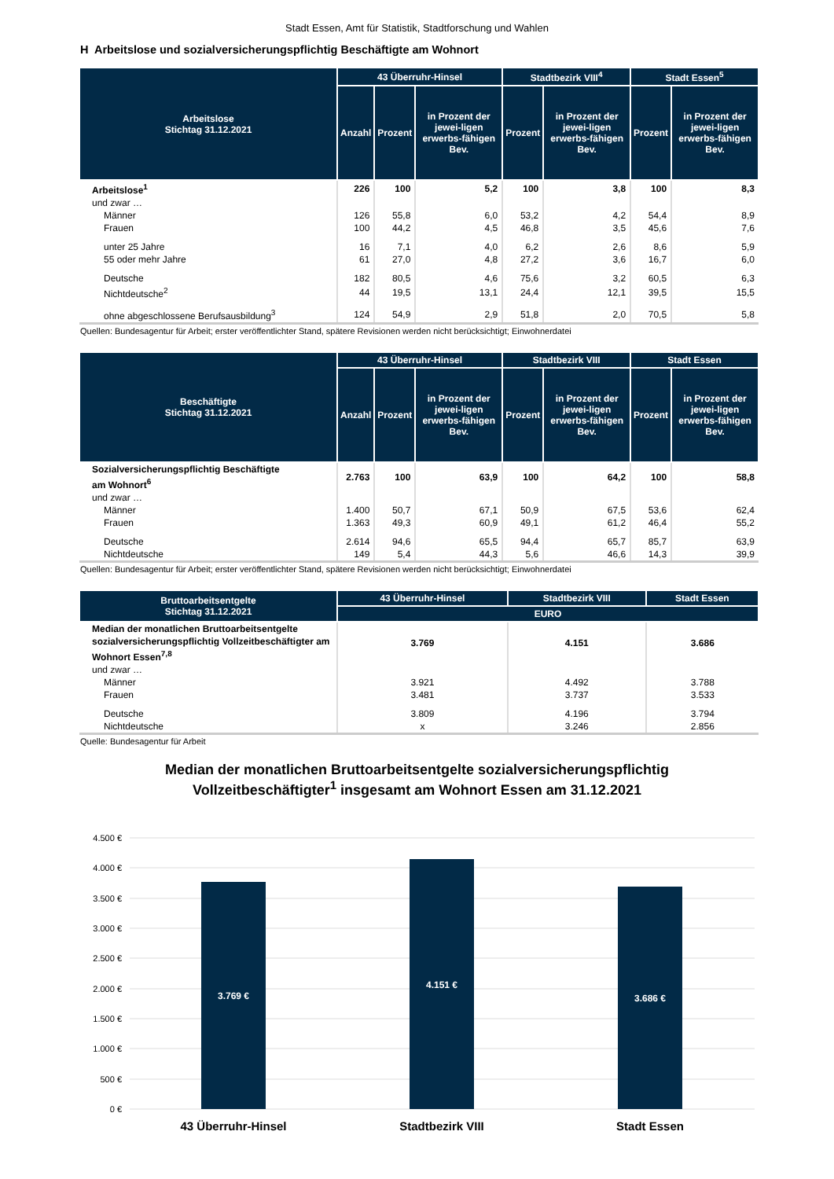Stadt Essen, Amt für Statistik, Stadtforschung und Wahlen
H Arbeitslose und sozialversicherungspflichtig Beschäftigte am Wohnort
| Arbeitslose Stichtag 31.12.2021 | 43 Überruhr-Hinsel | | | Stadtbezirk VIII<sup>4</sup> | | Stadt Essen<sup>5</sup> | |
| --- | --- | --- | --- | --- | --- | --- | --- |
| | Anzahl | Prozent | in Prozent der jewei-ligen erwerbs-fähigen Bev. | Prozent | in Prozent der jewei-ligen erwerbs-fähigen Bev. | Prozent | in Prozent der jewei-ligen erwerbs-fähigen Bev. |
| Arbeitslose<sup>1</sup> | 226 | 100 | 5,2 | 100 | 3,8 | 100 | 8,3 |
| und zwar … | | | | | | | |
| Männer | 126 | 55,8 | 6,0 | 53,2 | 4,2 | 54,4 | 8,9 |
| Frauen | 100 | 44,2 | 4,5 | 46,8 | 3,5 | 45,6 | 7,6 |
| unter 25 Jahre | 16 | 7,1 | 4,0 | 6,2 | 2,6 | 8,6 | 5,9 |
| 55 oder mehr Jahre | 61 | 27,0 | 4,8 | 27,2 | 3,6 | 16,7 | 6,0 |
| Deutsche | 182 | 80,5 | 4,6 | 75,6 | 3,2 | 60,5 | 6,3 |
| Nichtdeutsche<sup>2</sup> | 44 | 19,5 | 13,1 | 24,4 | 12,1 | 39,5 | 15,5 |
| ohne abgeschlossene Berufsausbildung<sup>3</sup> | 124 | 54,9 | 2,9 | 51,8 | 2,0 | 70,5 | 5,8 |
Quellen: Bundesagentur für Arbeit; erster veröffentlichter Stand, spätere Revisionen werden nicht berücksichtigt; Einwohnerdatei
| Beschäftigte Stichtag 31.12.2021 | 43 Überruhr-Hinsel | | | Stadtbezirk VIII | | Stadt Essen | |
| --- | --- | --- | --- | --- | --- | --- | --- |
| | Anzahl | Prozent | in Prozent der jewei-ligen erwerbs-fähigen Bev. | Prozent | in Prozent der jewei-ligen erwerbs-fähigen Bev. | Prozent | in Prozent der jewei-ligen erwerbs-fähigen Bev. |
| Sozialversicherungspflichtig Beschäftigte am Wohnort<sup>6</sup> | 2.763 | 100 | 63,9 | 100 | 64,2 | 100 | 58,8 |
| und zwar … | | | | | | | |
| Männer | 1.400 | 50,7 | 67,1 | 50,9 | 67,5 | 53,6 | 62,4 |
| Frauen | 1.363 | 49,3 | 60,9 | 49,1 | 61,2 | 46,4 | 55,2 |
| Deutsche | 2.614 | 94,6 | 65,5 | 94,4 | 65,7 | 85,7 | 63,9 |
| Nichtdeutsche | 149 | 5,4 | 44,3 | 5,6 | 46,6 | 14,3 | 39,9 |
Quellen: Bundesagentur für Arbeit; erster veröffentlichter Stand, spätere Revisionen werden nicht berücksichtigt; Einwohnerdatei
| Bruttoarbeitsentgelte Stichtag 31.12.2021 | 43 Überruhr-Hinsel | Stadtbezirk VIII | Stadt Essen |
| --- | --- | --- | --- |
| | EURO | | |
| Median der monatlichen Bruttoarbeitsentgelte sozialversicherungspflichtig Vollzeitbeschäftigter am Wohnort Essen<sup>7,8</sup> | 3.769 | 4.151 | 3.686 |
| und zwar … | | | |
| Männer | 3.921 | 4.492 | 3.788 |
| Frauen | 3.481 | 3.737 | 3.533 |
| Deutsche | 3.809 | 4.196 | 3.794 |
| Nichtdeutsche | x | 3.246 | 2.856 |
Quelle: Bundesagentur für Arbeit
Median der monatlichen Bruttoarbeitsentgelte sozialversicherungspflichtig
Vollzeitbeschäftigter<sup>1</sup> insgesamt am Wohnort Essen am 31.12.2021
4.500 €
4.000 €
3.500 €
3.000 €
2.500 €
2.000 €
1.500 €
1.000 €
500 €
0 €
3.769 €
4.151 €
3.686 €
43 Überruhr-Hinsel
Stadtbezirk VIII
Stadt Essen